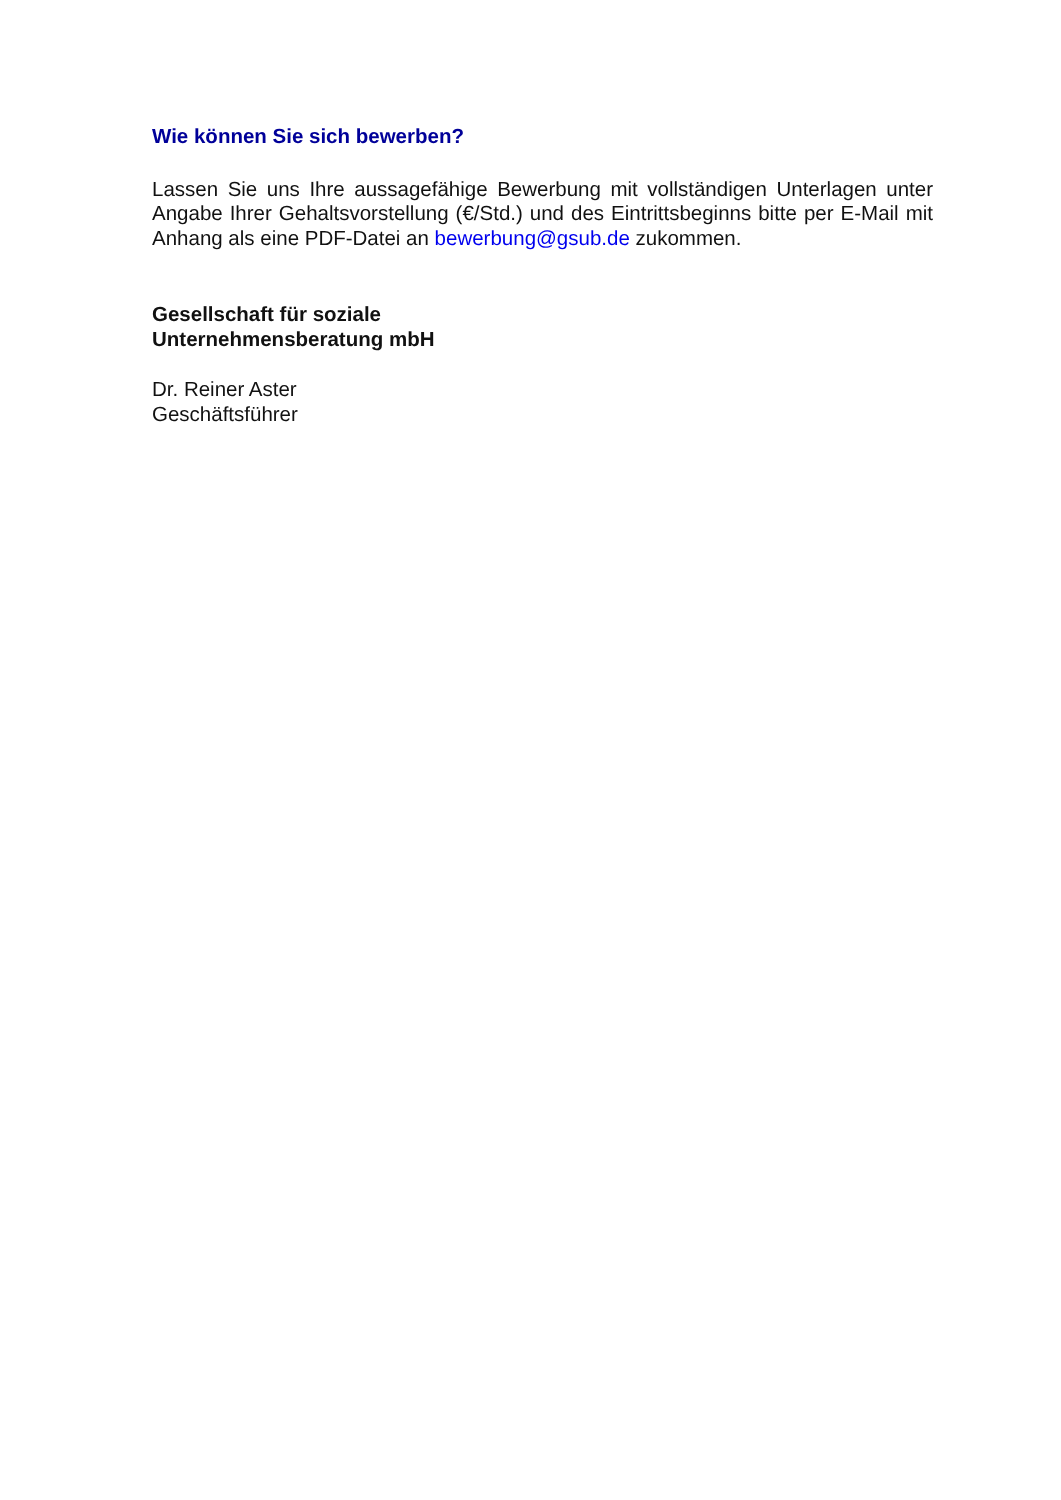Wie können Sie sich bewerben?
Lassen Sie uns Ihre aussagefähige Bewerbung mit vollständigen Unterlagen unter Angabe Ihrer Gehaltsvorstellung (€/Std.) und des Eintrittsbeginns bitte per E-Mail mit Anhang als eine PDF-Datei an bewerbung@gsub.de zukommen.
Gesellschaft für soziale
Unternehmensberatung mbH
Dr. Reiner Aster
Geschäftsführer